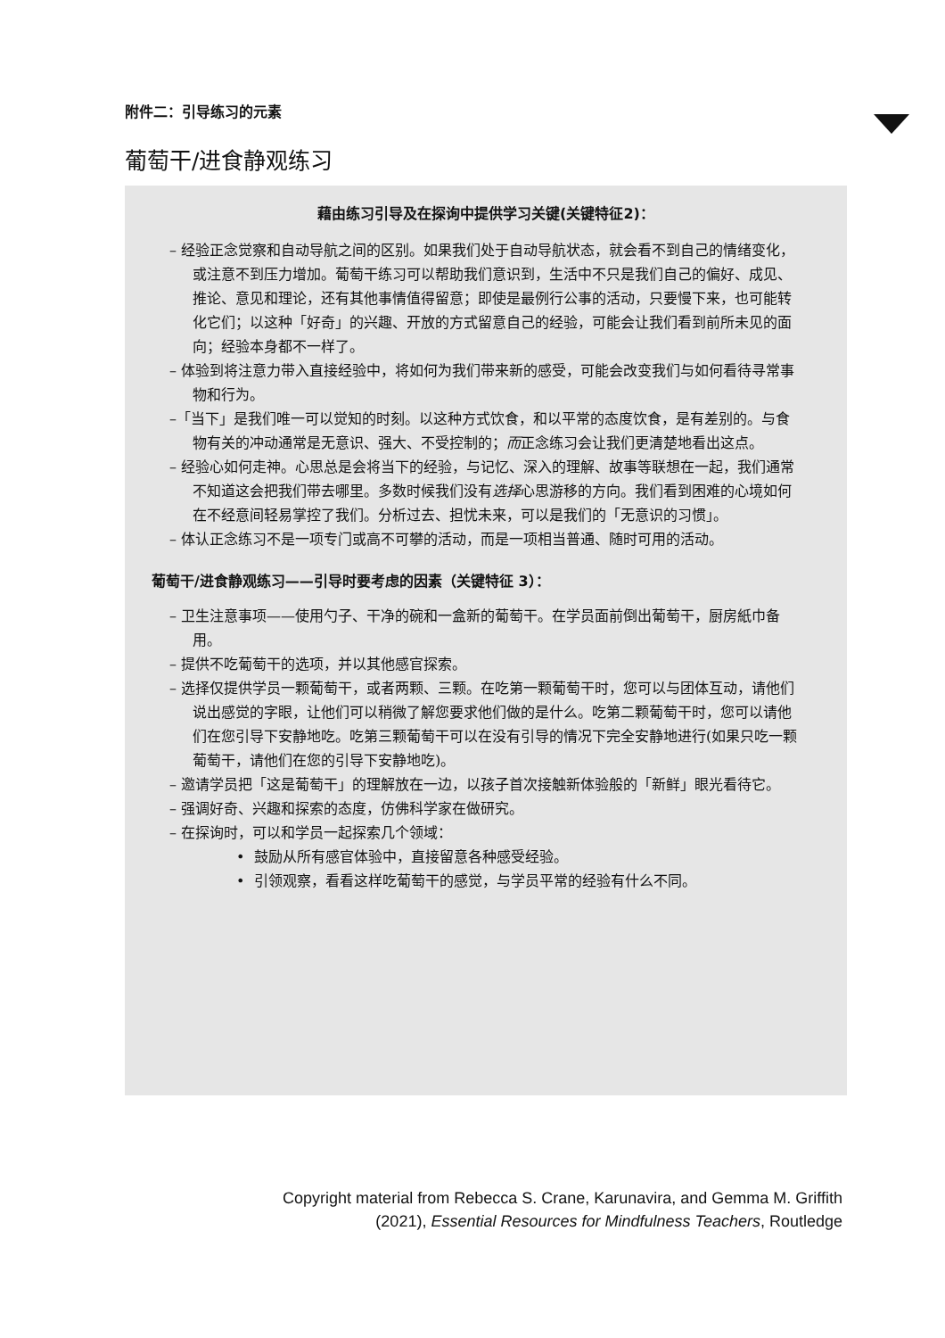附件二：引导练习的元素
葡萄干/进食静观练习
藉由练习引导及在探询中提供学习关键(关键特征2)：
– 经验正念觉察和自动导航之间的区别。如果我们处于自动导航状态，就会看不到自己的情绪变化，或注意不到压力增加。葡萄干练习可以帮助我们意识到，生活中不只是我们自己的偏好、成见、推论、意见和理论，还有其他事情值得留意；即使是最例行公事的活动，只要慢下来，也可能转化它们；以这种「好奇」的兴趣、开放的方式留意自己的经验，可能会让我们看到前所未见的面向；经验本身都不一样了。
– 体验到将注意力带入直接经验中，将如何为我们带来新的感受，可能会改变我们与如何看待寻常事物和行为。
–「当下」是我们唯一可以觉知的时刻。以这种方式饮食，和以平常的态度饮食，是有差别的。与食物有关的冲动通常是无意识、强大、不受控制的；而正念练习会让我们更清楚地看出这点。
– 经验心如何走神。心思总是会将当下的经验，与记忆、深入的理解、故事等联想在一起，我们通常不知道这会把我们带去哪里。多数时候我们没有选择心思游移的方向。我们看到困难的心境如何在不经意间轻易掌控了我们。分析过去、担忧未来，可以是我们的「无意识的习惯」。
– 体认正念练习不是一项专门或高不可攀的活动，而是一项相当普通、随时可用的活动。
葡萄干/进食静观练习——引导时要考虑的因素（关键特征 3）：
– 卫生注意事项——使用勺子、干净的碗和一盒新的葡萄干。在学员面前倒出葡萄干，厨房紙巾备用。
– 提供不吃葡萄干的选项，并以其他感官探索。
– 选择仅提供学员一颗葡萄干，或者两颗、三颗。在吃第一颗葡萄干时，您可以与团体互动，请他们说出感觉的字眼，让他们可以稍微了解您要求他们做的是什么。吃第二颗葡萄干时，您可以请他们在您引导下安静地吃。吃第三颗葡萄干可以在没有引导的情况下完全安静地进行(如果只吃一颗葡萄干，请他们在您的引导下安静地吃)。
– 邀请学员把「这是葡萄干」的理解放在一边，以孩子首次接触新体验般的「新鲜」眼光看待它。
– 强调好奇、兴趣和探索的态度，仿佛科学家在做研究。
– 在探询时，可以和学员一起探索几个领域：
• 鼓励从所有感官体验中，直接留意各种感受经验。
• 引领观察，看看这样吃葡萄干的感觉，与学员平常的经验有什么不同。
Copyright material from Rebecca S. Crane, Karunavira, and Gemma M. Griffith
(2021), Essential Resources for Mindfulness Teachers, Routledge